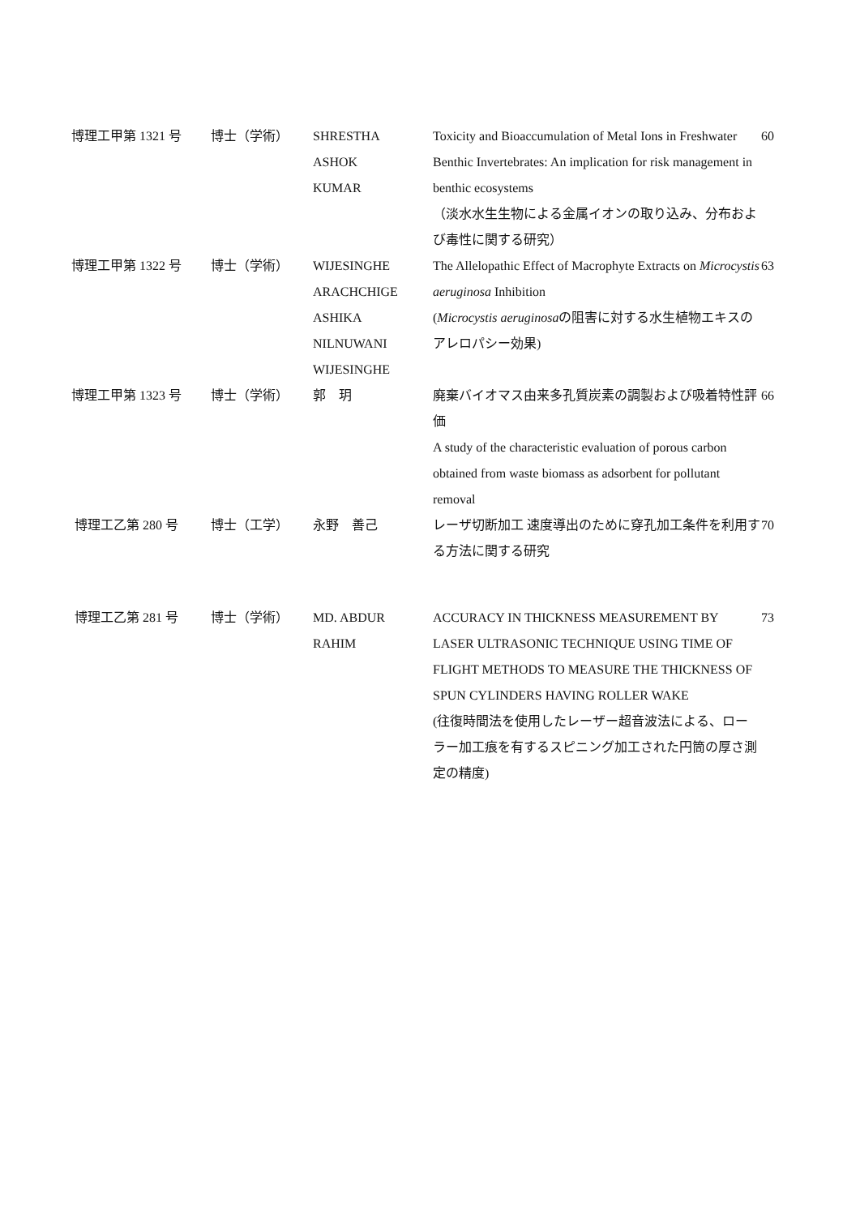| 博理工甲第 1321 号 | 博士（学術） | SHRESTHA ASHOK KUMAR | Toxicity and Bioaccumulation of Metal Ions in Freshwater Benthic Invertebrates: An implication for risk management in benthic ecosystems （淡水水生生物による金属イオンの取り込み、分布および毒性に関する研究） | 60 |
| 博理工甲第 1322 号 | 博士（学術） | WIJESINGHE ARACHCHIGE ASHIKA NILNUWANI WIJESINGHE | The Allelopathic Effect of Macrophyte Extracts on Microcystis aeruginosa Inhibition ( Microcystis aeruginosa の阻害に対する水生植物エキスのアレロパシー効果) | 63 |
| 博理工甲第 1323 号 | 博士（学術） | 郭 玥 | 廃棄バイオマス由来多孔質炭素の調製および吸着特性評価 A study of the characteristic evaluation of porous carbon obtained from waste biomass as adsorbent for pollutant removal | 66 |
| 博理工乙第 280 号 | 博士（工学） | 永野 善己 | レーザ切断加工 速度導出のために穿孔加工条件を利用する方法に関する研究 | 70 |
| 博理工乙第 281 号 | 博士（学術） | MD. ABDUR RAHIM | ACCURACY IN THICKNESS MEASUREMENT BY LASER ULTRASONIC TECHNIQUE USING TIME OF FLIGHT METHODS TO MEASURE THE THICKNESS OF SPUN CYLINDERS HAVING ROLLER WAKE (往復時間法を使用したレーザー超音波法による、ローラー加工痕を有するスピニング加工された円筒の厚さ測定の精度) | 73 |